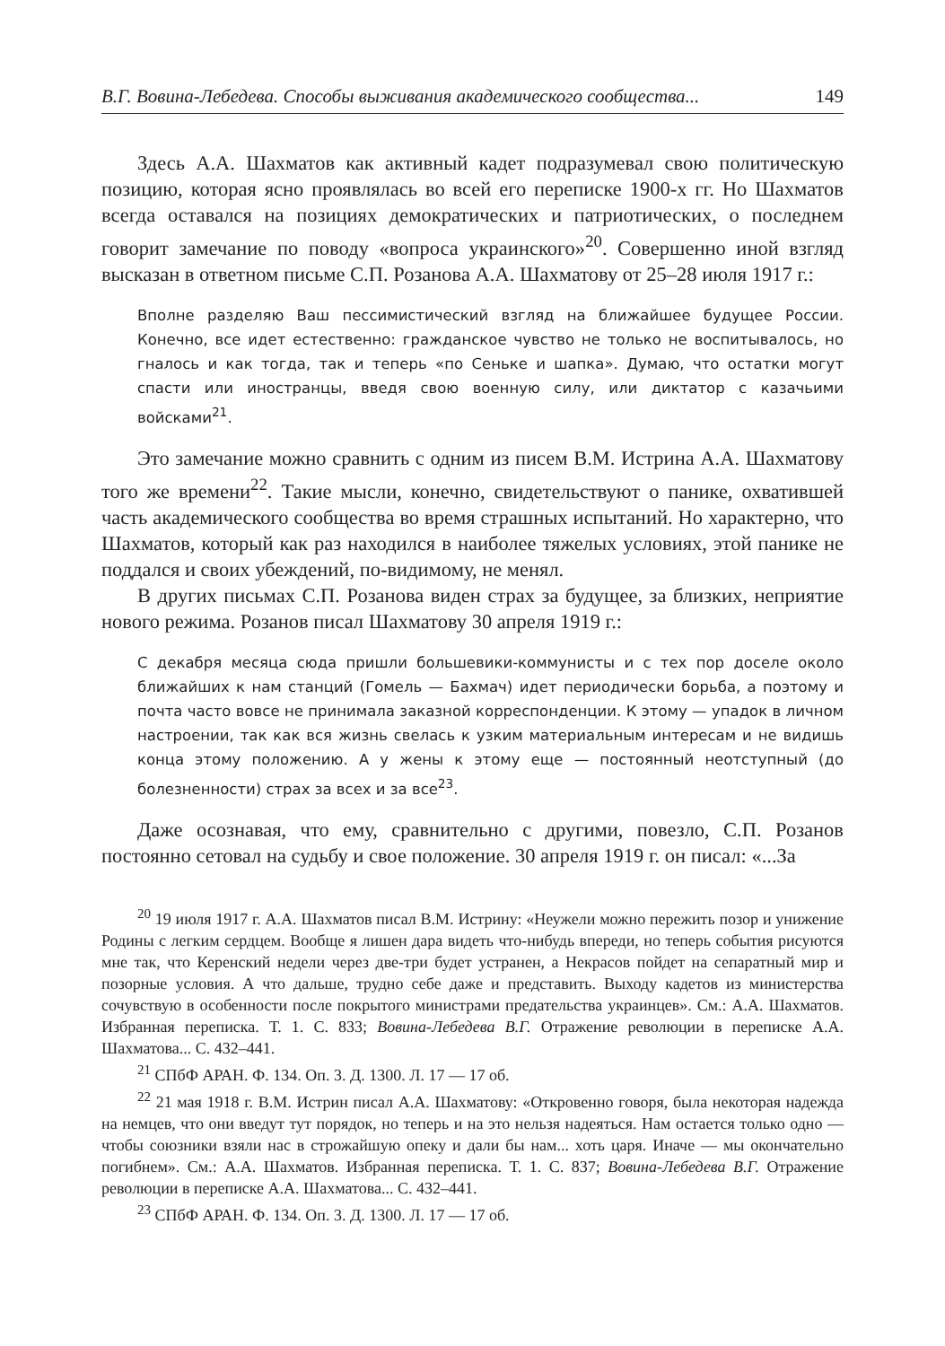В.Г. Вовина-Лебедева. Способы выживания академического сообщества... 149
Здесь А.А. Шахматов как активный кадет подразумевал свою политическую позицию, которая ясно проявлялась во всей его переписке 1900-х гг. Но Шахматов всегда оставался на позициях демократических и патриотических, о последнем говорит замечание по поводу «вопроса украинского»<sup>20</sup>. Совершенно иной взгляд высказан в ответном письме С.П. Розанова А.А. Шахматову от 25–28 июля 1917 г.:
Вполне разделяю Ваш пессимистический взгляд на ближайшее будущее России. Конечно, все идет естественно: гражданское чувство не только не воспитывалось, но гналось и как тогда, так и теперь «по Сеньке и шапка». Думаю, что остатки могут спасти или иностранцы, введя свою военную силу, или диктатор с казачьими войсками<sup>21</sup>.
Это замечание можно сравнить с одним из писем В.М. Истрина А.А. Шахматову того же времени<sup>22</sup>. Такие мысли, конечно, свидетельствуют о панике, охватившей часть академического сообщества во время страшных испытаний. Но характерно, что Шахматов, который как раз находился в наиболее тяжелых условиях, этой панике не поддался и своих убеждений, по-видимому, не менял.
В других письмах С.П. Розанова виден страх за будущее, за близких, неприятие нового режима. Розанов писал Шахматову 30 апреля 1919 г.:
С декабря месяца сюда пришли большевики-коммунисты и с тех пор доселе около ближайших к нам станций (Гомель — Бахмач) идет периодически борьба, а поэтому и почта часто вовсе не принимала заказной корреспонденции. К этому — упадок в личном настроении, так как вся жизнь свелась к узким материальным интересам и не видишь конца этому положению. А у жены к этому еще — постоянный неотступный (до болезненности) страх за всех и за все<sup>23</sup>.
Даже осознавая, что ему, сравнительно с другими, повезло, С.П. Розанов постоянно сетовал на судьбу и свое положение. 30 апреля 1919 г. он писал: «...За
<sup>20</sup> 19 июля 1917 г. А.А. Шахматов писал В.М. Истрину: «Неужели можно пережить позор и унижение Родины с легким сердцем. Вообще я лишен дара видеть что-нибудь впереди, но теперь события рисуются мне так, что Керенский недели через две-три будет устранен, а Некрасов пойдет на сепаратный мир и позорные условия. А что дальше, трудно себе даже и представить. Выходу кадетов из министерства сочувствую в особенности после покрытого министрами предательства украинцев». См.: А.А. Шахматов. Избранная переписка. Т. 1. С. 833; Вовина-Лебедева В.Г. Отражение революции в переписке А.А. Шахматова... С. 432–441.
<sup>21</sup> СПбФ АРАН. Ф. 134. Оп. 3. Д. 1300. Л. 17 — 17 об.
<sup>22</sup> 21 мая 1918 г. В.М. Истрин писал А.А. Шахматову: «Откровенно говоря, была некоторая надежда на немцев, что они введут тут порядок, но теперь и на это нельзя надеяться. Нам остается только одно — чтобы союзники взяли нас в строжайшую опеку и дали бы нам... хоть царя. Иначе — мы окончательно погибнем». См.: А.А. Шахматов. Избранная переписка. Т. 1. С. 837; Вовина-Лебедева В.Г. Отражение революции в переписке А.А. Шахматова... С. 432–441.
<sup>23</sup> СПбФ АРАН. Ф. 134. Оп. 3. Д. 1300. Л. 17 — 17 об.